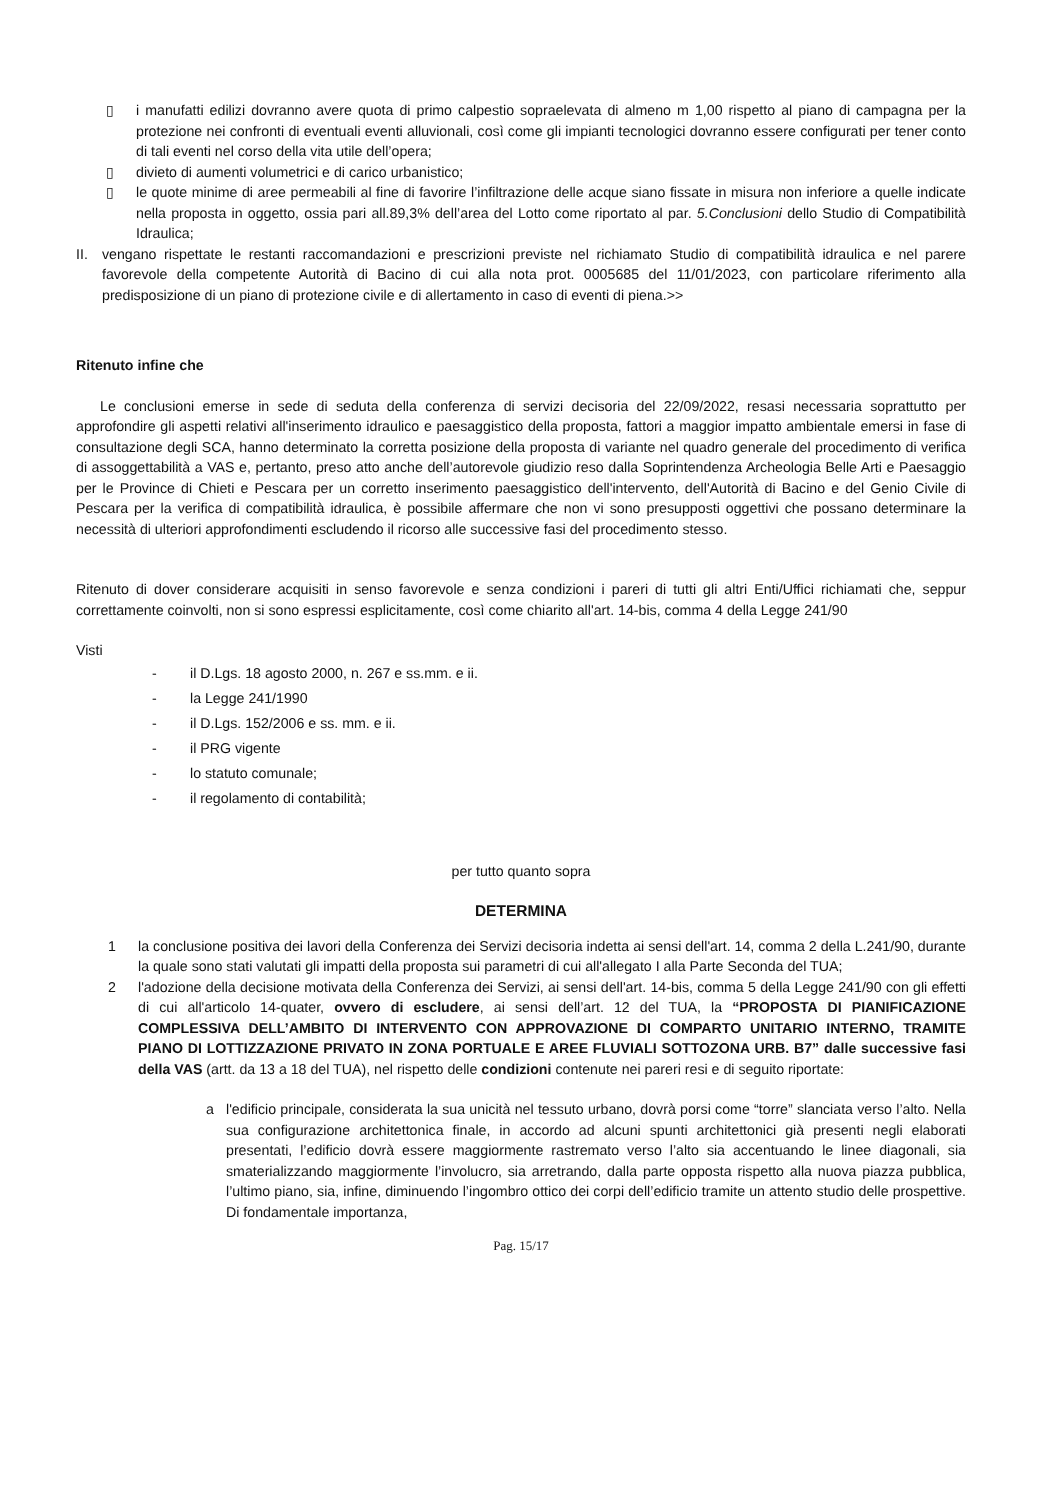▯ i manufatti edilizi dovranno avere quota di primo calpestio sopraelevata di almeno m 1,00 rispetto al piano di campagna per la protezione nei confronti di eventuali eventi alluvionali, così come gli impianti tecnologici dovranno essere configurati per tener conto di tali eventi nel corso della vita utile dell’opera;
▯ divieto di aumenti volumetrici e di carico urbanistico;
▯ le quote minime di aree permeabili al fine di favorire l’infiltrazione delle acque siano fissate in misura non inferiore a quelle indicate nella proposta in oggetto, ossia pari all.89,3% dell’area del Lotto come riportato al par. 5.Conclusioni dello Studio di Compatibilità Idraulica;
II. vengano rispettate le restanti raccomandazioni e prescrizioni previste nel richiamato Studio di compatibilità idraulica e nel parere favorevole della competente Autorità di Bacino di cui alla nota prot. 0005685 del 11/01/2023, con particolare riferimento alla predisposizione di un piano di protezione civile e di allertamento in caso di eventi di piena.>>
Ritenuto infine che
Le conclusioni emerse in sede di seduta della conferenza di servizi decisoria del 22/09/2022, resasi necessaria soprattutto per approfondire gli aspetti relativi all'inserimento idraulico e paesaggistico della proposta, fattori a maggior impatto ambientale emersi in fase di consultazione degli SCA, hanno determinato la corretta posizione della proposta di variante nel quadro generale del procedimento di verifica di assoggettabilità a VAS e, pertanto, preso atto anche dell’autorevole giudizio reso dalla Soprintendenza Archeologia Belle Arti e Paesaggio per le Province di Chieti e Pescara per un corretto inserimento paesaggistico dell'intervento, dell'Autorità di Bacino e del Genio Civile di Pescara per la verifica di compatibilità idraulica, è possibile affermare che non vi sono presupposti oggettivi che possano determinare la necessità di ulteriori approfondimenti escludendo il ricorso alle successive fasi del procedimento stesso.
Ritenuto di dover considerare acquisiti in senso favorevole e senza condizioni i pareri di tutti gli altri Enti/Uffici richiamati che, seppur correttamente coinvolti, non si sono espressi esplicitamente, così come chiarito all'art. 14-bis, comma 4 della Legge 241/90
Visti
- il D.Lgs. 18 agosto 2000, n. 267 e ss.mm. e ii.
- la Legge 241/1990
- il D.Lgs. 152/2006 e ss. mm. e ii.
- il PRG vigente
- lo statuto comunale;
- il regolamento di contabilità;
per tutto quanto sopra
DETERMINA
1 la conclusione positiva dei lavori della Conferenza dei Servizi decisoria indetta ai sensi dell'art. 14, comma 2 della L.241/90, durante la quale sono stati valutati gli impatti della proposta sui parametri di cui all'allegato I alla Parte Seconda del TUA;
2 l'adozione della decisione motivata della Conferenza dei Servizi, ai sensi dell'art. 14-bis, comma 5 della Legge 241/90 con gli effetti di cui all'articolo 14-quater, ovvero di escludere, ai sensi dell’art. 12 del TUA, la “PROPOSTA DI PIANIFICAZIONE COMPLESSIVA DELL’AMBITO DI INTERVENTO CON APPROVAZIONE DI COMPARTO UNITARIO INTERNO, TRAMITE PIANO DI LOTTIZZAZIONE PRIVATO IN ZONA PORTUALE E AREE FLUVIALI SOTTOZONA URB. B7” dalle successive fasi della VAS (artt. da 13 a 18 del TUA), nel rispetto delle condizioni contenute nei pareri resi e di seguito riportate:
a l'edificio principale, considerata la sua unicità nel tessuto urbano, dovrà porsi come “torre” slanciata verso l’alto. Nella sua configurazione architettonica finale, in accordo ad alcuni spunti architettonici già presenti negli elaborati presentati, l’edificio dovrà essere maggiormente rastremato verso l’alto sia accentuando le linee diagonali, sia smaterializzando maggiormente l’involucro, sia arretrando, dalla parte opposta rispetto alla nuova piazza pubblica, l’ultimo piano, sia, infine, diminuendo l’ingombro ottico dei corpi dell’edificio tramite un attento studio delle prospettive. Di fondamentale importanza,
Pag. 15/17